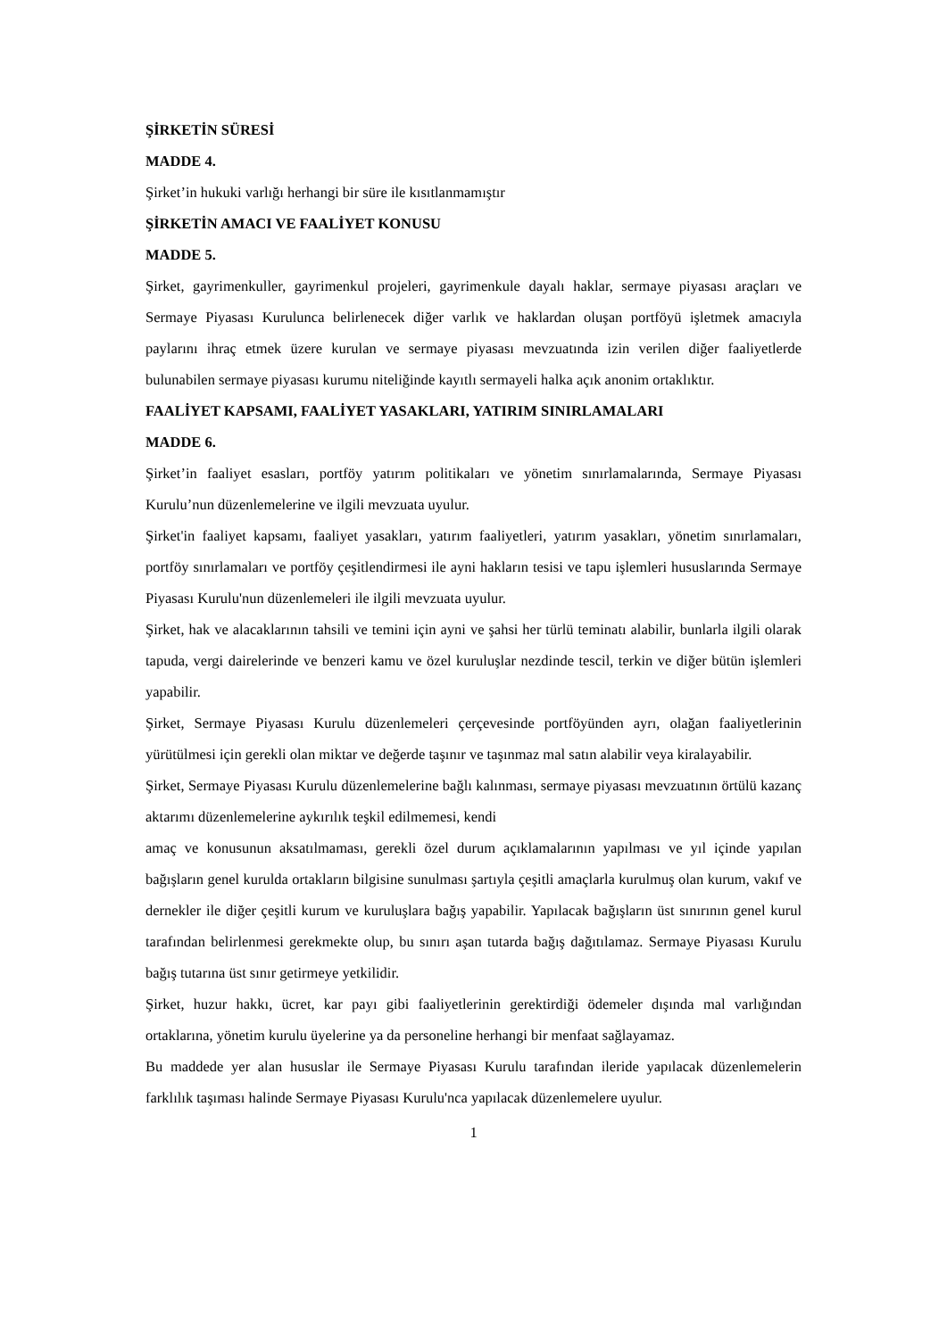ŞİRKETİN SÜRESİ
MADDE 4.
Şirket’in hukuki varlığı herhangi bir süre ile kısıtlanmamıştır
ŞİRKETİN AMACI VE FAALİYET KONUSU
MADDE 5.
Şirket, gayrimenkuller, gayrimenkul projeleri, gayrimenkule dayalı haklar, sermaye piyasası araçları ve Sermaye Piyasası Kurulunca belirlenecek diğer varlık ve haklardan oluşan portföyü işletmek amacıyla paylarını ihraç etmek üzere kurulan ve sermaye piyasası mevzuatında izin verilen diğer faaliyetlerde bulunabilen sermaye piyasası kurumu niteliğinde kayıtlı sermayeli halka açık anonim ortaklıktır.
FAALİYET KAPSAMI, FAALİYET YASAKLARI, YATIRIM SINIRLAMALARI
MADDE 6.
Şirket’in faaliyet esasları, portföy yatırım politikaları ve yönetim sınırlamalarında, Sermaye Piyasası Kurulu’nun düzenlemelerine ve ilgili mevzuata uyulur.
Şirket'in faaliyet kapsamı, faaliyet yasakları, yatırım faaliyetleri, yatırım yasakları, yönetim sınırlamaları, portföy sınırlamaları ve portföy çeşitlendirmesi ile ayni hakların tesisi ve tapu işlemleri hususlarında Sermaye Piyasası Kurulu'nun düzenlemeleri ile ilgili mevzuata uyulur.
Şirket, hak ve alacaklarının tahsili ve temini için ayni ve şahsi her türlü teminatı alabilir, bunlarla ilgili olarak tapuda, vergi dairelerinde ve benzeri kamu ve özel kuruluşlar nezdinde tescil, terkin ve diğer bütün işlemleri yapabilir.
Şirket, Sermaye Piyasası Kurulu düzenlemeleri çerçevesinde portföyünden ayrı, olağan faaliyetlerinin yürütülmesi için gerekli olan miktar ve değerde taşınır ve taşınmaz mal satın alabilir veya kiralayabilir.
Şirket, Sermaye Piyasası Kurulu düzenlemelerine bağlı kalınması, sermaye piyasası mevzuatının örtülü kazanç aktarımı düzenlemelerine aykırılık teşkil edilmemesi, kendi
amaç ve konusunun aksatılmaması, gerekli özel durum açıklamalarının yapılması ve yıl içinde yapılan bağışların genel kurulda ortakların bilgisine sunulması şartıyla çeşitli amaçlarla kurulmuş olan kurum, vakıf ve dernekler ile diğer çeşitli kurum ve kuruluşlara bağış yapabilir. Yapılacak bağışların üst sınırının genel kurul tarafından belirlenmesi gerekmekte olup, bu sınırı aşan tutarda bağış dağıtılamaz. Sermaye Piyasası Kurulu bağış tutarına üst sınır getirmeye yetkilidir.
Şirket, huzur hakkı, ücret, kar payı gibi faaliyetlerinin gerektirdiği ödemeler dışında mal varlığından ortaklarına, yönetim kurulu üyelerine ya da personeline herhangi bir menfaat sağlayamaz.
Bu maddede yer alan hususlar ile Sermaye Piyasası Kurulu tarafından ileride yapılacak düzenlemelerin farklılık taşıması halinde Sermaye Piyasası Kurulu'nca yapılacak düzenlemelere uyulur.
1